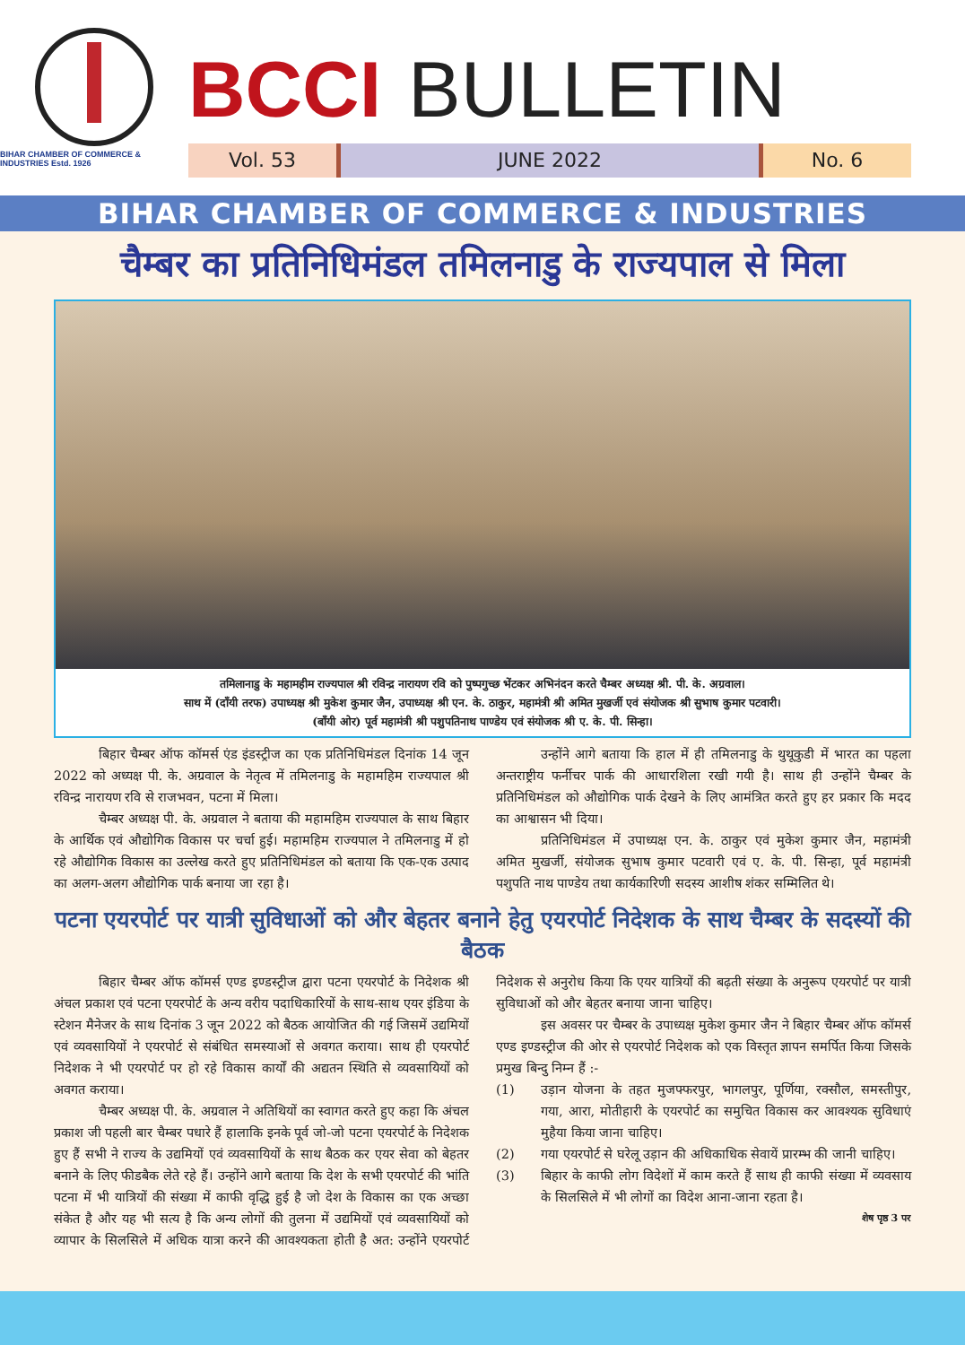BIHAR CHAMBER OF COMMERCE & INDUSTRIES Estd. 1926
BCCI BULLETIN
Vol. 53 JUNE 2022 No. 6
BIHAR CHAMBER OF COMMERCE & INDUSTRIES
चैम्बर का प्रतिनिधिमंडल तमिलनाडु के राज्यपाल से मिला
तमिलानाडु के महामहीम राज्यपाल श्री रविन्द्र नारायण रवि को पुष्पगुच्छ भेंटकर अभिनंदन करते चैम्बर अध्यक्ष श्री. पी. के. अग्रवाल।
साथ में (दाँयी तरफ) उपाध्यक्ष श्री मुकेश कुमार जैन, उपाध्यक्ष श्री एन. के. ठाकुर, महामंत्री श्री अमित मुखर्जी एवं संयोजक श्री सुभाष कुमार पटवारी।
(बाँयी ओर) पूर्व महामंत्री श्री पशुपतिनाथ पाण्डेय एवं संयोजक श्री ए. के. पी. सिन्हा।
बिहार चैम्बर ऑफ कॉमर्स एंड इंडस्ट्रीज का एक प्रतिनिधिमंडल दिनांक 14 जून 2022 को अध्यक्ष पी. के. अग्रवाल के नेतृत्व में तमिलनाडु के महामहिम राज्यपाल श्री रविन्द्र नारायण रवि से राजभवन, पटना में मिला।
चैम्बर अध्यक्ष पी. के. अग्रवाल ने बताया की महामहिम राज्यपाल के साथ बिहार के आर्थिक एवं औद्योगिक विकास पर चर्चा हुई। महामहिम राज्यपाल ने तमिलनाडु में हो रहे औद्योगिक विकास का उल्लेख करते हुए प्रतिनिधिमंडल को बताया कि एक-एक उत्पाद का अलग-अलग औद्योगिक पार्क बनाया जा रहा है।
उन्होंने आगे बताया कि हाल में ही तमिलनाडु के थुथूकुडी में भारत का पहला अन्तराष्ट्रीय फर्नीचर पार्क की आधारशिला रखी गयी है। साथ ही उन्होंने चैम्बर के प्रतिनिधिमंडल को औद्योगिक पार्क देखने के लिए आमंत्रित करते हुए हर प्रकार कि मदद का आश्वासन भी दिया।
प्रतिनिधिमंडल में उपाध्यक्ष एन. के. ठाकुर एवं मुकेश कुमार जैन, महामंत्री अमित मुखर्जी, संयोजक सुभाष कुमार पटवारी एवं ए. के. पी. सिन्हा, पूर्व महामंत्री पशुपति नाथ पाण्डेय तथा कार्यकारिणी सदस्य आशीष शंकर सम्मिलित थे।
पटना एयरपोर्ट पर यात्री सुविधाओं को और बेहतर बनाने हेतु एयरपोर्ट निदेशक के साथ चैम्बर के सदस्यों की बैठक
बिहार चैम्बर ऑफ कॉमर्स एण्ड इण्डस्ट्रीज द्वारा पटना एयरपोर्ट के निदेशक श्री अंचल प्रकाश एवं पटना एयरपोर्ट के अन्य वरीय पदाधिकारियों के साथ-साथ एयर इंडिया के स्टेशन मैनेजर के साथ दिनांक 3 जून 2022 को बैठक आयोजित की गई जिसमें उद्यमियों एवं व्यवसायियों ने एयरपोर्ट से संबंधित समस्याओं से अवगत कराया। साथ ही एयरपोर्ट निदेशक ने भी एयरपोर्ट पर हो रहे विकास कार्यों की अद्यतन स्थिति से व्यवसायियों को अवगत कराया।
चैम्बर अध्यक्ष पी. के. अग्रवाल ने अतिथियों का स्वागत करते हुए कहा कि अंचल प्रकाश जी पहली बार चैम्बर पधारे हैं हालाकि इनके पूर्व जो-जो पटना एयरपोर्ट के निदेशक हुए हैं सभी ने राज्य के उद्यमियों एवं व्यवसायियों के साथ बैठक कर एयर सेवा को बेहतर बनाने के लिए फीडबैक लेते रहे हैं। उन्होंने आगे बताया कि देश के सभी एयरपोर्ट की भांति पटना में भी यात्रियों की संख्या में काफी वृद्धि हुई है जो देश के विकास का एक अच्छा संकेत है और यह भी सत्य है कि अन्य लोगों की तुलना में उद्यमियों एवं व्यवसायियों को व्यापार के सिलसिले में अधिक यात्रा करने की आवश्यकता होती है अत: उन्होंने एयरपोर्ट निदेशक से अनुरोध किया कि एयर यात्रियों की बढ़ती संख्या के अनुरूप एयरपोर्ट पर यात्री सुविधाओं को और बेहतर बनाया जाना चाहिए।
इस अवसर पर चैम्बर के उपाध्यक्ष मुकेश कुमार जैन ने बिहार चैम्बर ऑफ कॉमर्स एण्ड इण्डस्ट्रीज की ओर से एयरपोर्ट निदेशक को एक विस्तृत ज्ञापन समर्पित किया जिसके प्रमुख बिन्दु निम्न हैं :-
(1) उड़ान योजना के तहत मुजफ्फरपुर, भागलपुर, पूर्णिया, रक्सौल, समस्तीपुर, गया, आरा, मोतीहारी के एयरपोर्ट का समुचित विकास कर आवश्यक सुविधाएं मुहैया किया जाना चाहिए।
(2) गया एयरपोर्ट से घरेलू उड़ान की अधिकाधिक सेवायें प्रारम्भ की जानी चाहिए।
(3) बिहार के काफी लोग विदेशों में काम करते हैं साथ ही काफी संख्या में व्यवसाय के सिलसिले में भी लोगों का विदेश आना-जाना रहता है।
शेष पृष्ठ 3 पर